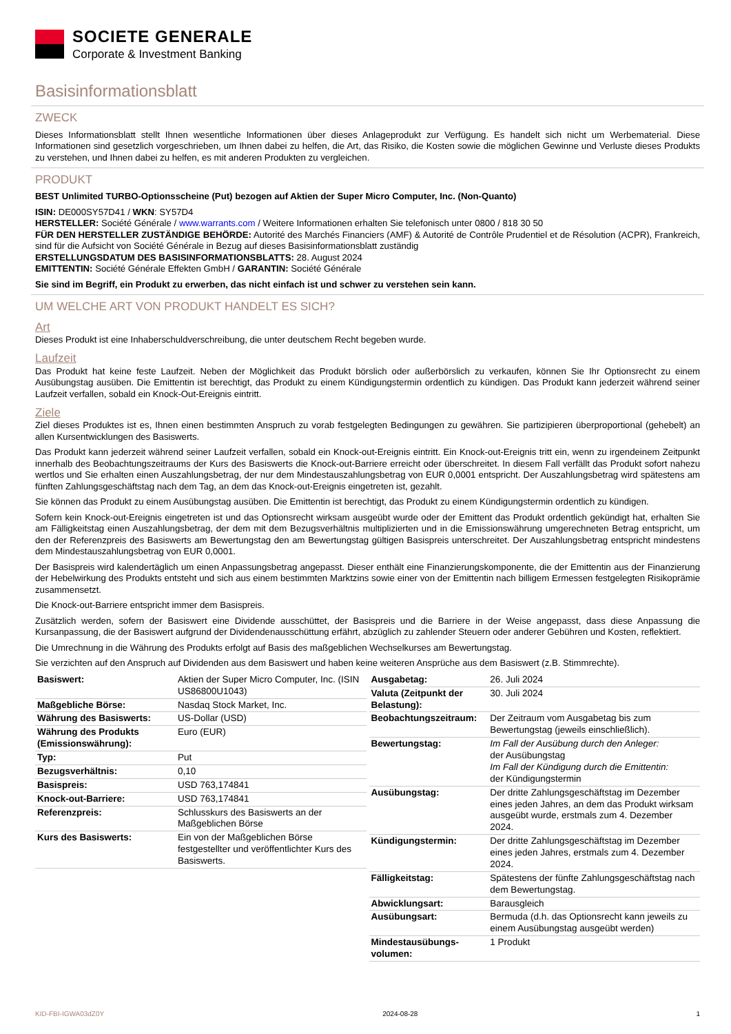SOCIETE GENERALE
Corporate & Investment Banking
Basisinformationsblatt
ZWECK
Dieses Informationsblatt stellt Ihnen wesentliche Informationen über dieses Anlageprodukt zur Verfügung. Es handelt sich nicht um Werbematerial. Diese Informationen sind gesetzlich vorgeschrieben, um Ihnen dabei zu helfen, die Art, das Risiko, die Kosten sowie die möglichen Gewinne und Verluste dieses Produkts zu verstehen, und Ihnen dabei zu helfen, es mit anderen Produkten zu vergleichen.
PRODUKT
BEST Unlimited TURBO-Optionsscheine (Put) bezogen auf Aktien der Super Micro Computer, Inc. (Non-Quanto)
ISIN: DE000SY57D41 / WKN: SY57D4
HERSTELLER: Société Générale / www.warrants.com / Weitere Informationen erhalten Sie telefonisch unter 0800 / 818 30 50
FÜR DEN HERSTELLER ZUSTÄNDIGE BEHÖRDE: Autorité des Marchés Financiers (AMF) & Autorité de Contrôle Prudentiel et de Résolution (ACPR), Frankreich, sind für die Aufsicht von Société Générale in Bezug auf dieses Basisinformationsblatt zuständig
ERSTELLUNGSDATUM DES BASISINFORMATIONSBLATTS: 28. August 2024
EMITTENTIN: Société Générale Effekten GmbH / GARANTIN: Société Générale
Sie sind im Begriff, ein Produkt zu erwerben, das nicht einfach ist und schwer zu verstehen sein kann.
UM WELCHE ART VON PRODUKT HANDELT ES SICH?
Art
Dieses Produkt ist eine Inhaberschuldverschreibung, die unter deutschem Recht begeben wurde.
Laufzeit
Das Produkt hat keine feste Laufzeit. Neben der Möglichkeit das Produkt börslich oder außerbörslich zu verkaufen, können Sie Ihr Optionsrecht zu einem Ausübungstag ausüben. Die Emittentin ist berechtigt, das Produkt zu einem Kündigungstermin ordentlich zu kündigen. Das Produkt kann jederzeit während seiner Laufzeit verfallen, sobald ein Knock-Out-Ereignis eintritt.
Ziele
Ziel dieses Produktes ist es, Ihnen einen bestimmten Anspruch zu vorab festgelegten Bedingungen zu gewähren. Sie partizipieren überproportional (gehebelt) an allen Kursentwicklungen des Basiswerts.
Das Produkt kann jederzeit während seiner Laufzeit verfallen, sobald ein Knock-out-Ereignis eintritt. Ein Knock-out-Ereignis tritt ein, wenn zu irgendeinem Zeitpunkt innerhalb des Beobachtungszeitraums der Kurs des Basiswerts die Knock-out-Barriere erreicht oder überschreitet. In diesem Fall verfällt das Produkt sofort nahezu wertlos und Sie erhalten einen Auszahlungsbetrag, der nur dem Mindestauszahlungsbetrag von EUR 0,0001 entspricht. Der Auszahlungsbetrag wird spätestens am fünften Zahlungsgeschäftstag nach dem Tag, an dem das Knock-out-Ereignis eingetreten ist, gezahlt.
Sie können das Produkt zu einem Ausübungstag ausüben. Die Emittentin ist berechtigt, das Produkt zu einem Kündigungstermin ordentlich zu kündigen.
Sofern kein Knock-out-Ereignis eingetreten ist und das Optionsrecht wirksam ausgeübt wurde oder der Emittent das Produkt ordentlich gekündigt hat, erhalten Sie am Fälligkeitstag einen Auszahlungsbetrag, der dem mit dem Bezugsverhältnis multiplizierten und in die Emissionswährung umgerechneten Betrag entspricht, um den der Referenzpreis des Basiswerts am Bewertungstag den am Bewertungstag gültigen Basispreis unterschreitet. Der Auszahlungsbetrag entspricht mindestens dem Mindestauszahlungsbetrag von EUR 0,0001.
Der Basispreis wird kalendertäglich um einen Anpassungsbetrag angepasst. Dieser enthält eine Finanzierungskomponente, die der Emittentin aus der Finanzierung der Hebelwirkung des Produkts entsteht und sich aus einem bestimmten Marktzins sowie einer von der Emittentin nach billigem Ermessen festgelegten Risikoprämie zusammensetzt.
Die Knock-out-Barriere entspricht immer dem Basispreis.
Zusätzlich werden, sofern der Basiswert eine Dividende ausschüttet, der Basispreis und die Barriere in der Weise angepasst, dass diese Anpassung die Kursanpassung, die der Basiswert aufgrund der Dividendenausschüttung erfährt, abzüglich zu zahlender Steuern oder anderer Gebühren und Kosten, reflektiert.
Die Umrechnung in die Währung des Produkts erfolgt auf Basis des maßgeblichen Wechselkurses am Bewertungstag.
Sie verzichten auf den Anspruch auf Dividenden aus dem Basiswert und haben keine weiteren Ansprüche aus dem Basiswert (z.B. Stimmrechte).
| Basiswert: | Aktien der Super Micro Computer, Inc. (ISIN US86800U1043) |
| Maßgebliche Börse: | Nasdaq Stock Market, Inc. |
| Währung des Basiswerts: | US-Dollar (USD) |
| Währung des Produkts (Emissionswährung): | Euro (EUR) |
| Typ: | Put |
| Bezugsverhältnis: | 0,10 |
| Basispreis: | USD 763,174841 |
| Knock-out-Barriere: | USD 763,174841 |
| Referenzpreis: | Schlusskurs des Basiswerts an der Maßgeblichen Börse |
| Kurs des Basiswerts: | Ein von der Maßgeblichen Börse festgestellter und veröffentlichter Kurs des Basiswerts. |
| Ausgabetag: | 26. Juli 2024 |
| Valuta (Zeitpunkt der Belastung): | 30. Juli 2024 |
| Beobachtungszeitraum: | Der Zeitraum vom Ausgabetag bis zum Bewertungstag (jeweils einschließlich). |
| Bewertungstag: | Im Fall der Ausübung durch den Anleger: der Ausübungstag Im Fall der Kündigung durch die Emittentin: der Kündigungstermin |
| Ausübungstag: | Der dritte Zahlungsgeschäftstag im Dezember eines jeden Jahres, an dem das Produkt wirksam ausgeübt wurde, erstmals zum 4. Dezember 2024. |
| Kündigungstermin: | Der dritte Zahlungsgeschäftstag im Dezember eines jeden Jahres, erstmals zum 4. Dezember 2024. |
| Fälligkeitstag: | Spätestens der fünfte Zahlungsgeschäftstag nach dem Bewertungstag. |
| Abwicklungsart: | Barausgleich |
| Ausübungsart: | Bermuda (d.h. das Optionsrecht kann jeweils zu einem Ausübungstag ausgeübt werden) |
| Mindestausübungs-volumen: | 1 Produkt |
KID-FBI-IGWA03dZ0Y 2024-08-28 1